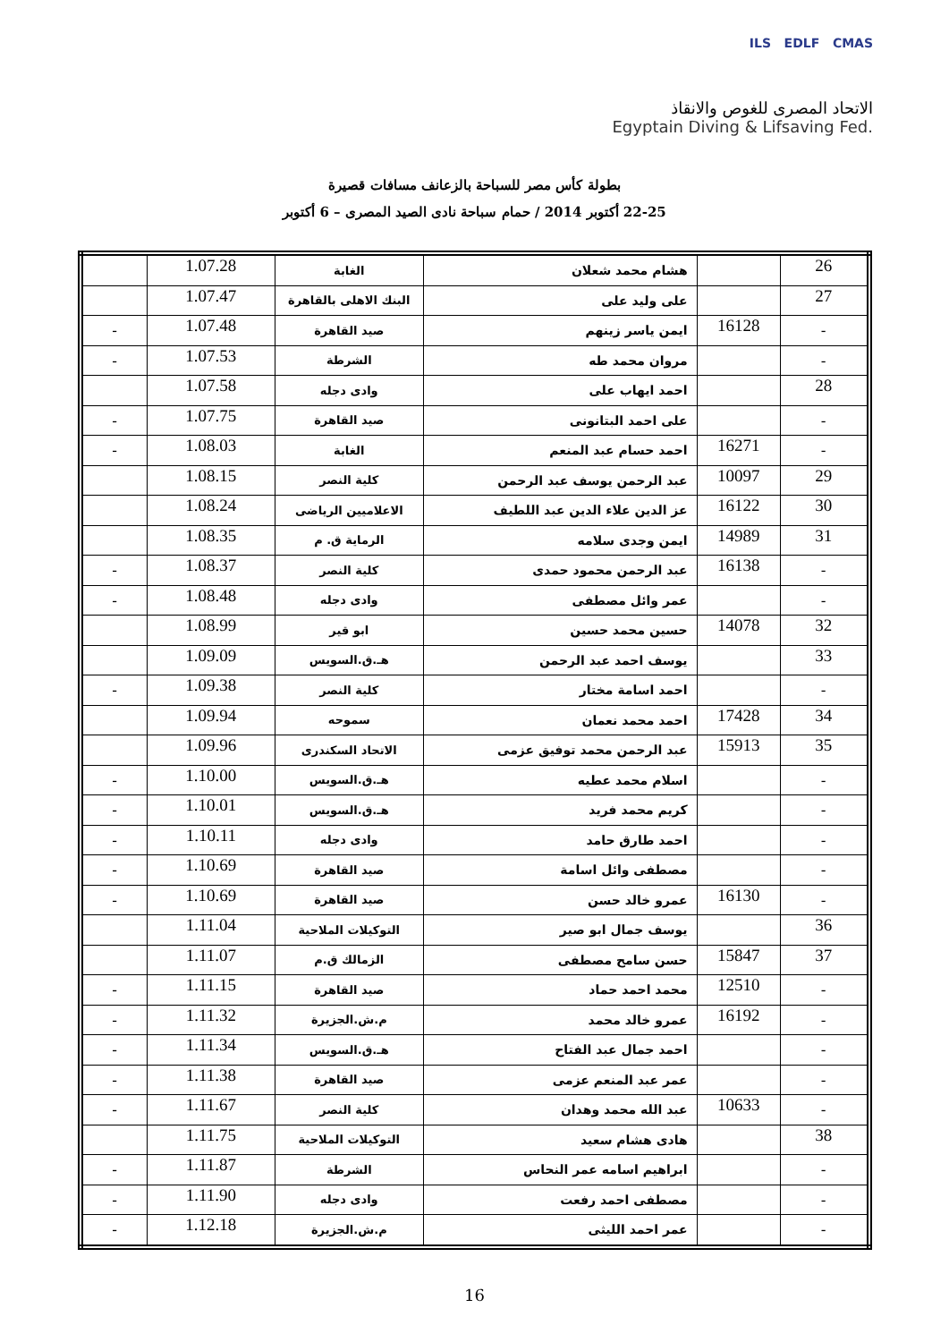ILS EDLF CMAS
الاتحاد المصرى للغوص والانقاذ
Egyptain Diving & Lifsaving Fed.
بطولة كأس مصر للسباحة بالزعانف مسافات قصيرة
22-25 أكتوبر 2014 / حمام سباحة نادى الصيد المصرى – 6 أكتوبر
| 26 | | هشام محمد شعلان | الغابة | 1.07.28 | |
| 27 | | على وليد على | البنك الاهلى بالقاهرة | 1.07.47 | |
| - | 16128 | ايمن ياسر زينهم | صيد القاهرة | 1.07.48 | - |
| - | | مروان محمد طه | الشرطة | 1.07.53 | - |
| 28 | | احمد ايهاب على | وادى دجله | 1.07.58 | |
| - | | على احمد البتانونى | صيد القاهرة | 1.07.75 | - |
| - | 16271 | احمد حسام عبد المنعم | الغابة | 1.08.03 | - |
| 29 | 10097 | عبد الرحمن يوسف عبد الرحمن | كلية النصر | 1.08.15 | |
| 30 | 16122 | عز الدين علاء الدين عبد اللطيف | الاعلاميين الرياضى | 1.08.24 | |
| 31 | 14989 | ايمن وجدى سلامه | الرماية ق. م | 1.08.35 | |
| - | 16138 | عبد الرحمن محمود حمدى | كلية النصر | 1.08.37 | - |
| - | | عمر وائل مصطفى | وادى دجله | 1.08.48 | - |
| 32 | 14078 | حسين محمد حسين | ابو قير | 1.08.99 | |
| 33 | | يوسف احمد عبد الرحمن | هـ.ق.السويس | 1.09.09 | |
| - | | احمد اسامة مختار | كلية النصر | 1.09.38 | - |
| 34 | 17428 | احمد محمد نعمان | سموحه | 1.09.94 | |
| 35 | 15913 | عبد الرحمن محمد توفيق عزمى | الاتحاد السكندرى | 1.09.96 | |
| - | | اسلام محمد عطيه | هـ.ق.السويس | 1.10.00 | - |
| - | | كريم محمد فريد | هـ.ق.السويس | 1.10.01 | - |
| - | | احمد طارق حامد | وادى دجله | 1.10.11 | - |
| - | | مصطفى وائل اسامة | صيد القاهرة | 1.10.69 | - |
| - | 16130 | عمرو خالد حسن | صيد القاهرة | 1.10.69 | - |
| 36 | | يوسف جمال ابو صير | التوكيلات الملاحية | 1.11.04 | |
| 37 | 15847 | حسن سامح مصطفى | الزمالك ق.م | 1.11.07 | |
| - | 12510 | محمد احمد حماد | صيد القاهرة | 1.11.15 | - |
| - | 16192 | عمرو خالد محمد | م.ش.الجزيرة | 1.11.32 | - |
| - | | احمد جمال عبد الفتاح | هـ.ق.السويس | 1.11.34 | - |
| - | | عمر عبد المنعم عزمى | صيد القاهرة | 1.11.38 | - |
| - | 10633 | عبد الله محمد وهدان | كلية النصر | 1.11.67 | - |
| 38 | | هادى هشام سعيد | التوكيلات الملاحية | 1.11.75 | |
| - | | ابراهيم اسامه عمر النحاس | الشرطة | 1.11.87 | - |
| - | | مصطفى احمد رفعت | وادى دجله | 1.11.90 | - |
| - | | عمر احمد الليثى | م.ش.الجزيرة | 1.12.18 | - |
16